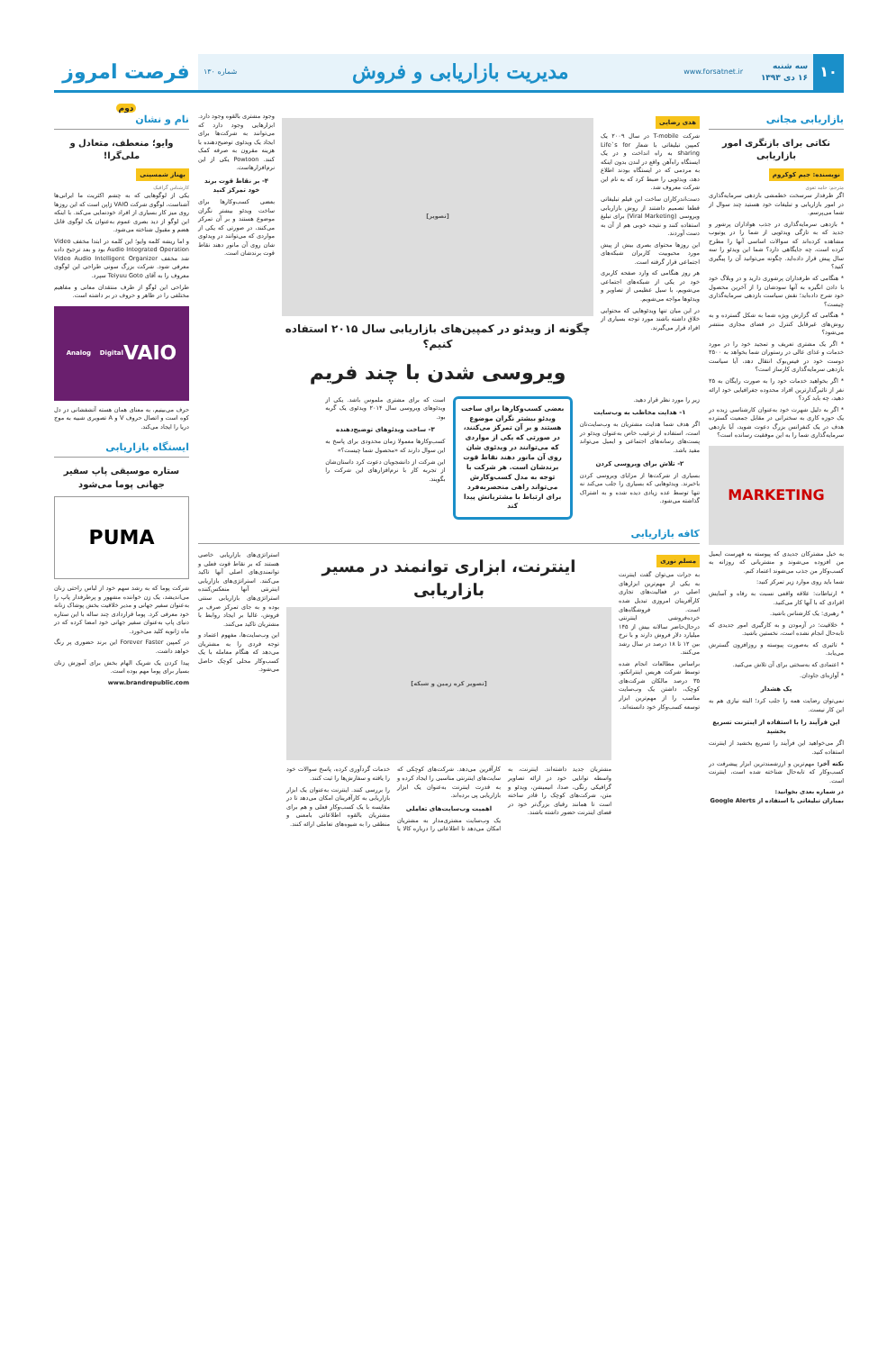۱۰
سه شنبه
۱۶ دی ۱۳۹۳
www.forsatnet.ir
مدیریت بازاریابی و فروش
شماره ۱۳۰
فرصت امروز <sup>دوم</sup>
بازاریابی مجانی
نکاتی برای بازنگری امور بازاریابی
نویسنده: جیم کوکروم
مترجم: حامد تقوی
اگر طرفدار سرسخت خطمشی بازدهی سرمایه‌گذاری در امور بازاریابی و تبلیغات خود هستید چند سوال از شما می‌پرسم.
* بازدهی سرمایه‌گذاری در جذب هواداران پرشور و جدید که به تازگی ویدئویی از شما را در یوتیوب مشاهده کرده‌اند که سوالات اساسی آنها را مطرح کرده است، چه جایگاهی دارد؟ شما این ویدئو را سه سال پیش قرار داده‌اید. چگونه می‌توانید آن را پیگیری کنید؟
* هنگامی که طرفداران پرشوری دارید و در وبلاگ خود با دادن انگیزه به آنها سودشان را از آخرین محصول خود شرح داده‌اید؛ نقش سیاست بازدهی سرمایه‌گذاری چیست؟
* هنگامی که گزارش ویژه شما به شکل گسترده و به روش‌های غیرقابل کنترل در فضای مجازی منتشر می‌شود؟
* اگر یک مشتری تعریف و تمجید خود را در مورد خدمات و غذای عالی در رستوران شما بخواهد به ۲۵۰۰ دوست خود در فیس‌بوک انتقال دهد، آیا سیاست بازدهی سرمایه‌گذاری کارساز است؟
* اگر بخواهید خدمات خود را به صورت رایگان به ۲۵ نفر از تاثیرگذارترین افراد محدوده جغرافیایی خود ارائه دهید، چه باید کرد؟
* اگر به دلیل شهرت خود به‌عنوان کارشناسی زبده در یک حوزه کاری به سخنرانی در مقابل جمعیت گسترده هدف در یک کنفرانس بزرگ دعوت شوید، آیا بازدهی سرمایه‌گذاری شما را به این موفقیت رسانده است؟
MARKETING
به خیل مشترکان جدیدی که پیوسته به فهرست ایمیل من افزوده می‌شوند و مشتریانی که روزانه به کسب‌وکار من جذب می‌شوند اعتماد کنم.
شما باید روی موارد زیر تمرکز کنید:
* ارتباطات: علاقه واقعی نسبت به رفاه و آسایش افرادی که با آنها کار می‌کنید.
* رهبری: یک کارشناس باشید.
* خلاقیت: در آزمودن و به کارگیری امور جدیدی که تابه‌حال انجام نشده است، نخستین باشید.
* تاثیری که به‌صورت پیوسته و روزافزون گسترش می‌یابد.
* اعتمادی که به‌سختی برای آن تلاش می‌کنید.
* آوازه‌ای جاودان.
یک هشدار
نمی‌توان رضایت همه را جلب کرد؛ البته نیازی هم به این کار نیست.
این فرآیند را با استفاده از اینترنت تسریع بخشید
اگر می‌خواهید این فرآیند را تسریع بخشید از اینترنت استفاده کنید.
نکته آخر: مهم‌ترین و ارزشمندترین ابزار پیشرفت در کسب‌وکار که تابه‌حال شناخته شده است، اینترنت است.
در شماره بعدی بخوانید:
بمباران تبلیغاتی با استفاده از Google Alerts
هدی رضایی
شرکت T-mobile در سال ۲۰۰۹ یک کمپین تبلیغاتی با شعار Life`s for sharing به راه انداخت و در یک ایستگاه راه‌آهن واقع در لندن بدون اینکه به مردمی که در ایستگاه بودند اطلاع دهد، ویدئویی را ضبط کرد که به نام این شرکت معروف شد.
دست‌اندرکاران ساخت این فیلم تبلیغاتی قطعا تصمیم داشتند از روش بازاریابی ویروسی (Viral Marketing) برای تبلیغ استفاده کنند و نتیجه خوبی هم از آن به دست آوردند.
این روزها محتوای بصری بیش از پیش مورد محبوبیت کاربران شبکه‌های اجتماعی قرار گرفته است.
هر روز هنگامی که وارد صفحه کاربری خود در یکی از شبکه‌های اجتماعی می‌شویم، با سیل عظیمی از تصاویر و ویدئوها مواجه می‌شویم.
در این میان تنها ویدئوهایی که محتوایی خلاق داشته باشند مورد توجه بسیاری از افراد قرار می‌گیرند.
[تصویر]
چگونه از ویدئو در کمپین‌های بازاریابی سال ۲۰۱۵ استفاده کنیم؟
ویروسی شدن با چند فریم
وجود مشتری بالقوه وجود دارد. ابزارهایی وجود دارد که می‌توانند به شرکت‌ها برای ایجاد یک ویدئوی توضیح‌دهنده با هزینه مقرون به صرفه کمک کنند. Powtoon یکی از این نرم‌افزارهاست.
۴- بر نقاط قوت برند خود تمرکز کنید
بعضی کسب‌وکارها برای ساخت ویدئو بیشتر نگران موضوع هستند و بر آن تمرکز می‌کنند، در صورتی که یکی از مواردی که می‌توانند در ویدئوی شان روی آن مانور دهند نقاط قوت برندشان است.
زیر را مورد نظر قرار دهید.
۱- هدایت مخاطب به وب‌سایت
اگر هدف شما هدایت مشتریان به وب‌سایت‌تان است، استفاده از ترغیب خاص به‌عنوان ویدئو در پست‌های رسانه‌های اجتماعی و ایمیل می‌تواند مفید باشد.
۲- تلاش برای ویروسی کردن
بسیاری از شرکت‌ها از مزایای ویروسی کردن باخبرند. ویدئوهایی که بسیاری را جلب می‌کند نه تنها توسط عده زیادی دیده شده و به اشتراک گذاشته می‌شود.
بعضی کسب‌وکارها برای ساخت ویدئو بیشتر نگران موضوع هستند و بر آن تمرکز می‌کنند، در صورتی که یکی از مواردی که می‌توانند در ویدئوی شان روی آن مانور دهند نقاط قوت برندشان است. هر شرکت با توجه به مدل کسب‌وکارش می‌تواند راهی منحصربه‌فرد برای ارتباط با مشتریانش پیدا کند
است که برای مشتری ملموس باشد. یکی از ویدئوهای ویروسی سال ۲۰۱۴ ویدئوی یک گربه بود.
۳- ساخت ویدئوهای توضیح‌دهنده
کسب‌وکارها معمولا زمان محدودی برای پاسخ به این سوال دارند که «محصول شما چیست؟»
این شرکت از دانشجویان دعوت کرد داستان‌شان از تجربه کار با نرم‌افزارهای این شرکت را بگویند.
کافه بازاریابی
مسلم نوری
به جرات می‌توان گفت اینترنت به یکی از مهم‌ترین ابزارهای اصلی در فعالیت‌های تجاری کارآفرینان امروزی تبدیل شده است. فروشگاه‌های خرده‌فروشی اینترنتی درحال‌حاضر سالانه بیش از ۱۴۵ میلیارد دلار فروش دارند و با نرخ بین ۱۲ تا ۱۸ درصد در سال رشد می‌کنند.
براساس مطالعات انجام شده توسط شرکت هریس اینترانکتو، ۳۵ درصد مالکان شرکت‌های کوچک، داشتن یک وب‌سایت مناسب را از مهم‌ترین ابزار توسعه کسب‌وکار خود دانسته‌اند.
اینترنت، ابزاری توانمند در مسیر بازاریابی
[تصویر کره زمین و شبکه]
مشتریان جدید داشته‌اند. اینترنت، به واسطه توانایی خود در ارائه تصاویر گرافیکی رنگی، صدا، انیمیشن، ویدئو و متن، شرکت‌های کوچک را قادر ساخته است تا همانند رقبای بزرگ‌تر خود در فضای اینترنت حضور داشته باشند.
کارآفرین می‌دهد. شرکت‌های کوچکی که سایت‌های اینترنتی مناسبی را ایجاد کرده و به قدرت اینترنت به‌عنوان یک ابزار بازاریابی پی برده‌اند.
اهمیت وب‌سایت‌های تعاملی
یک وب‌سایت مشتری‌مدار به مشتریان امکان می‌دهد تا اطلاعاتی را درباره کالا یا خدمات گردآوری کرده، پاسخ سوالات خود را یافته و سفارش‌ها را ثبت کنند.
را بررسی کنند. اینترنت به‌عنوان یک ابزار بازاریابی به کارآفرینان امکان می‌دهد تا در مقایسه با یک کسب‌وکار فعلی و هم برای مشتریان بالقوه اطلاعاتی بامعنی و منطقی را به شیوه‌های تعاملی ارائه کنند.
استراتژی‌های بازاریابی خاصی هستند که بر نقاط قوت فعلی و توانمندی‌های اصلی آنها تاکید می‌کنند. استراتژی‌های بازاریابی اینترنتی آنها منعکس‌کننده استراتژی‌های بازاریابی سنتی بوده و به جای تمرکز صرف بر فروش، غالبا بر ایجاد روابط با مشتریان تاکید می‌کنند.
این وب‌سایت‌ها، مفهوم اعتماد و توجه فردی را به مشتریان می‌دهد که هنگام معامله با یک کسب‌وکار محلی کوچک حاصل می‌شود.
نام و نشان
وایو؛ منعطف، متعادل و ملی‌گرا!
بهناز شمسینی
کارشناس گرافیک
یکی از لوگوهایی که به چشم اکثریت ما ایرانی‌ها آشناست، لوگوی شرکت VAIO ژاپن است که این روزها روی میز کار بسیاری از افراد خودنمایی می‌کند. با اینکه این لوگو از دید بصری عموم به‌عنوان یک لوگوی قابل هضم و مقبول شناخته می‌شود.
و اما ریشه کلمه وایو؛ این کلمه در ابتدا مخفف Video Audio Integrated Operation بود و بعد ترجیح داده شد مخفف Video Audio Intelligent Organizer معرفی شود. شرکت بزرگ سونی طراحی این لوگوی معروف را به آقای Teiyuu Goto سپرد.
طراحی این لوگو از طرف منتقدان معانی و مفاهیم مختلفی را در ظاهر و حروف در بر داشته است.
VAIO
Analog Digital
حرف می‌بینیم، به معنای همان هسته آتشفشانی در دل کوه است و اتصال حروف V و A تصویری شبیه به موج دریا را ایجاد می‌کند.
ایستگاه بازاریابی
ستاره موسیقی پاپ سفیر جهانی پوما می‌شود
PUMA
شرکت پوما که به رشد سهم خود از لباس راحتی زنان می‌اندیشد، یک زن خواننده مشهور و پرطرفدار پاپ را به‌عنوان سفیر جهانی و مدیر خلاقیت بخش پوشاک زنانه خود معرفی کرد. پوما قراردادی چند ساله با این ستاره دنیای پاپ به‌عنوان سفیر جهانی خود امضا کرده که در ماه ژانویه کلید می‌خورد.
در کمپین Forever Faster این برند حضوری پر رنگ خواهد داشت.
پیدا کردن یک شریک الهام بخش برای آموزش زنان بسیار برای پوما مهم بوده است.
www.brandrepublic.com